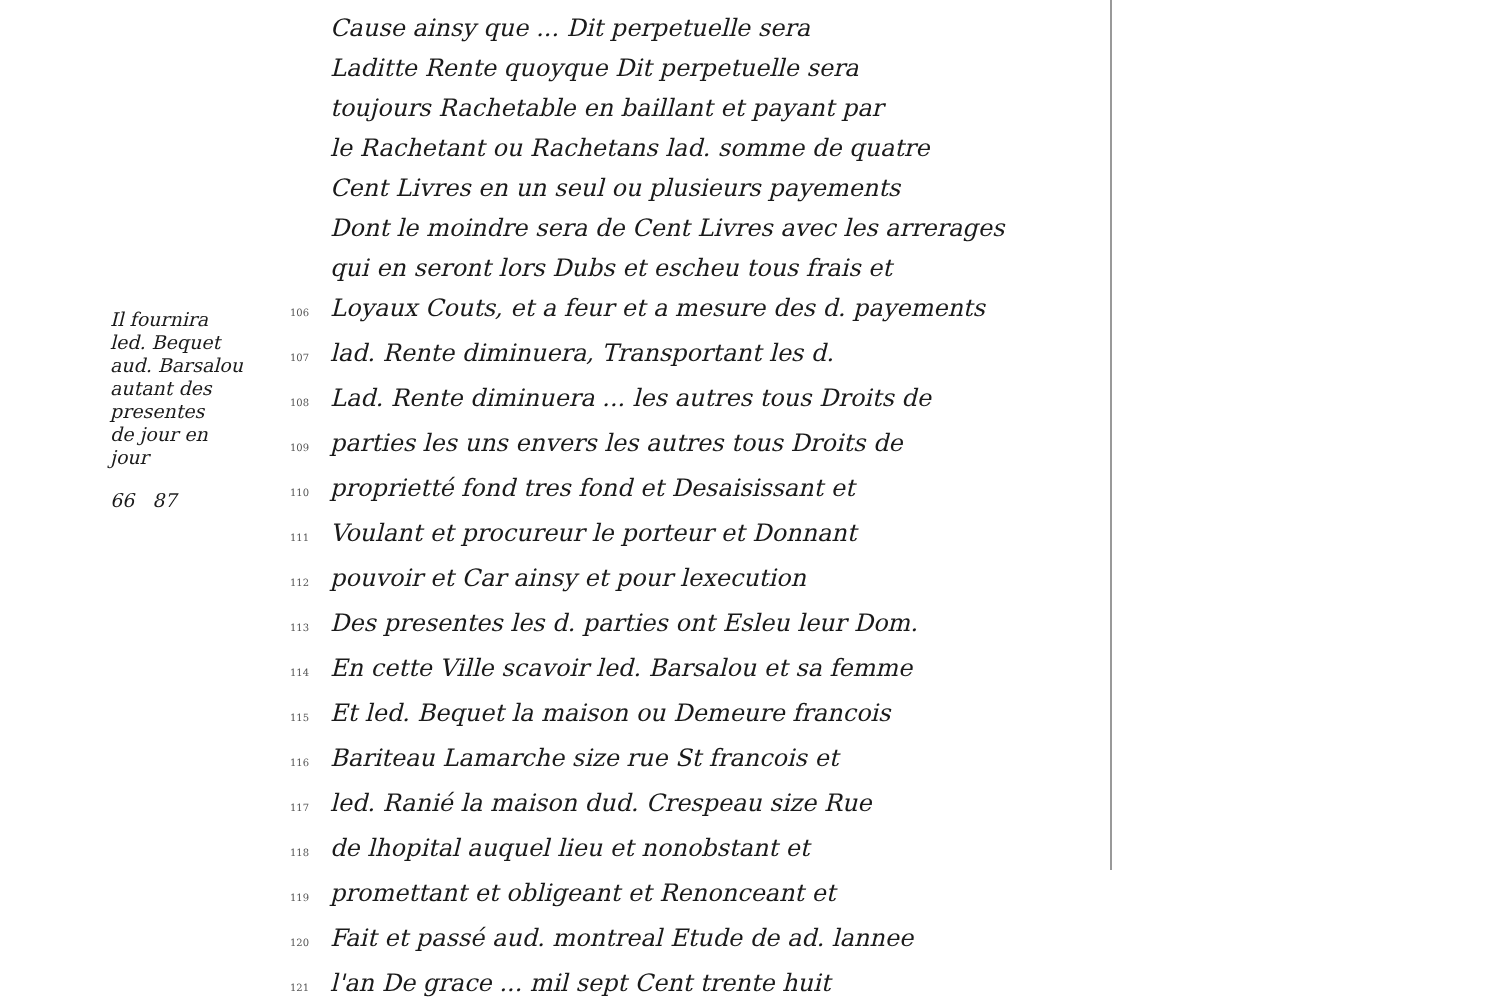Il fournira
led. Bequet
aud. Barsalou
autant des
presentes
de jour en
jour
66 87
Cause ainsy que ... Dit perpetuelle sera
Laditte Rente quoyque Dit perpetuelle sera
toujours Rachetable en baillant et payant par
le Rachetant ou Rachetans lad. somme de quatre
Cent Livres en un seul ou plusieurs payements
Dont le moindre sera de Cent Livres avec les arrerages
qui en seront lors Dubs et escheu tous frais et
106 Loyaux Couts, et a feur et a mesure des d. payements
107 lad. Rente diminuera, Transportant les d.
108 Lad. Rente diminuera ... les autres tous Droits de
109 parties les uns envers les autres tous Droits de
110 proprietté fond tres fond et Desaisissant et
111 Voulant et procureur le porteur et Donnant
112 pouvoir et Car ainsy et pour lexecution
113 Des presentes les d. parties ont Esleu leur Dom.
114 En cette Ville scavoir led. Barsalou et sa femme
115 Et led. Bequet la maison ou Demeure francois
116 Bariteau Lamarche size rue St francois et
117 led. Ranié la maison dud. Crespeau size Rue
118 de lhopital auquel lieu et nonobstant et
119 promettant et obligeant et Renonceant et
120 Fait et passé aud. montreal Etude de ad. lannee
121 l'an De grace ... mil sept Cent trente huit